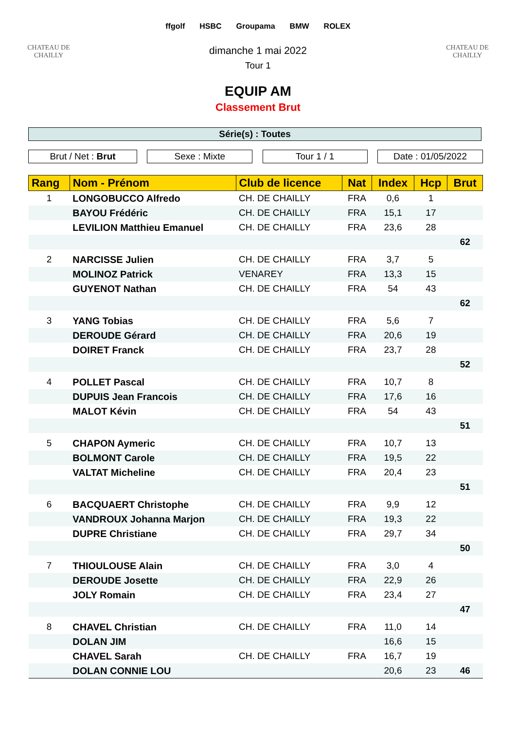CHATEAU DE CHAILLY
ffgolf HSBC Groupama BMW ROLEX
CHATEAU DE CHAILLY
dimanche 1 mai 2022
Tour 1
EQUIP AM
Classement Brut
Série(s) : Toutes
Brut / Net : Brut Sexe : Mixte Tour 1 / 1 Date : 01/05/2022
| Rang | Nom - Prénom | Club de licence | Nat | Index | Hcp | Brut |
| --- | --- | --- | --- | --- | --- | --- |
| 1 | LONGOBUCCO Alfredo | CH. DE CHAILLY | FRA | 0,6 | 1 | |
| | BAYOU Frédéric | CH. DE CHAILLY | FRA | 15,1 | 17 | |
| | LEVILION Matthieu Emanuel | CH. DE CHAILLY | FRA | 23,6 | 28 | |
| | | | | | | 62 |
| 2 | NARCISSE Julien | CH. DE CHAILLY | FRA | 3,7 | 5 | |
| | MOLINOZ Patrick | VENAREY | FRA | 13,3 | 15 | |
| | GUYENOT Nathan | CH. DE CHAILLY | FRA | 54 | 43 | |
| | | | | | | 62 |
| 3 | YANG Tobias | CH. DE CHAILLY | FRA | 5,6 | 7 | |
| | DEROUDE Gérard | CH. DE CHAILLY | FRA | 20,6 | 19 | |
| | DOIRET Franck | CH. DE CHAILLY | FRA | 23,7 | 28 | |
| | | | | | | 52 |
| 4 | POLLET Pascal | CH. DE CHAILLY | FRA | 10,7 | 8 | |
| | DUPUIS Jean Francois | CH. DE CHAILLY | FRA | 17,6 | 16 | |
| | MALOT Kévin | CH. DE CHAILLY | FRA | 54 | 43 | |
| | | | | | | 51 |
| 5 | CHAPON Aymeric | CH. DE CHAILLY | FRA | 10,7 | 13 | |
| | BOLMONT Carole | CH. DE CHAILLY | FRA | 19,5 | 22 | |
| | VALTAT Micheline | CH. DE CHAILLY | FRA | 20,4 | 23 | |
| | | | | | | 51 |
| 6 | BACQUAERT Christophe | CH. DE CHAILLY | FRA | 9,9 | 12 | |
| | VANDROUX Johanna Marjon | CH. DE CHAILLY | FRA | 19,3 | 22 | |
| | DUPRE Christiane | CH. DE CHAILLY | FRA | 29,7 | 34 | |
| | | | | | | 50 |
| 7 | THIOULOUSE Alain | CH. DE CHAILLY | FRA | 3,0 | 4 | |
| | DEROUDE Josette | CH. DE CHAILLY | FRA | 22,9 | 26 | |
| | JOLY Romain | CH. DE CHAILLY | FRA | 23,4 | 27 | |
| | | | | | | 47 |
| 8 | CHAVEL Christian | CH. DE CHAILLY | FRA | 11,0 | 14 | |
| | DOLAN JIM | | | 16,6 | 15 | |
| | CHAVEL Sarah | CH. DE CHAILLY | FRA | 16,7 | 19 | |
| | DOLAN CONNIE LOU | | | 20,6 | 23 | 46 |